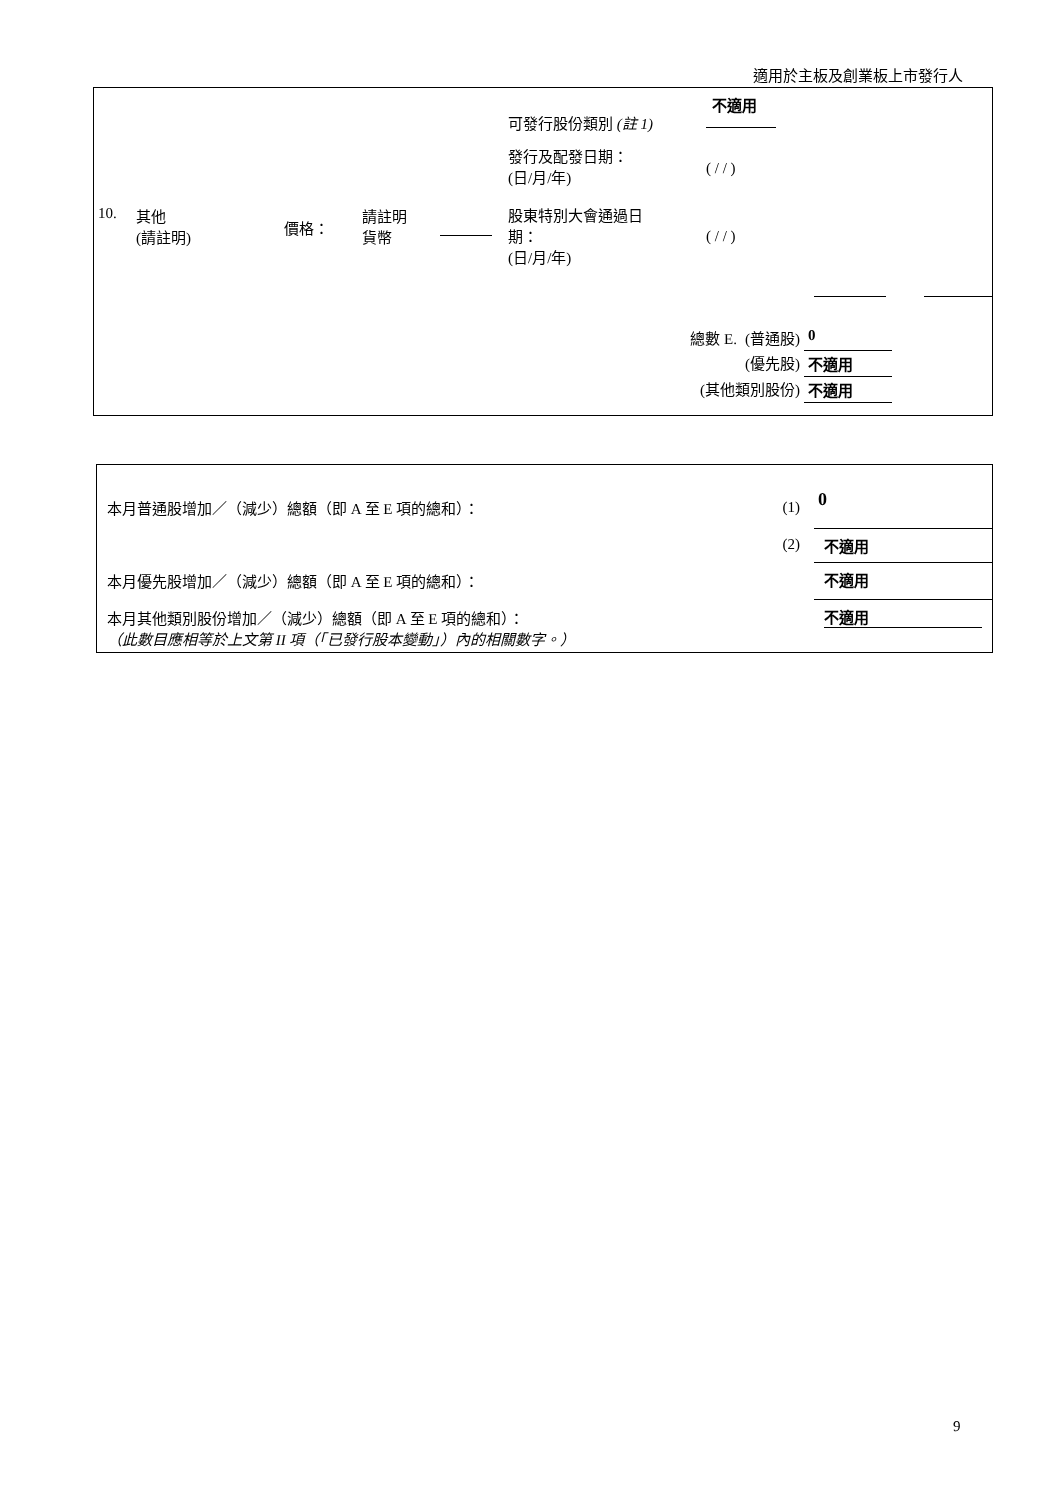適用於主板及創業板上市發行人
| | | | | | 可發行股份類別 (註 1) | 不適用 |
| 10. | 其他 (請註明) | 價格： | 請註明 貨幣 | | 發行及配發日期： (日/月/年) 股東特別大會通過日 期： (日/月/年) | ( / / ) ( / / ) |
| 總數 E. | (普通股) | 0 |
| | (優先股) | 不適用 |
| (其他類別股份) | | 不適用 |
| 本月普通股增加／（減少）總額（即 A 至 E 項的總和）： | (1) | 0 |
| | (2) | 不適用 |
| 本月優先股增加／（減少）總額（即 A 至 E 項的總和）： | | 不適用 |
| 本月其他類別股份增加／（減少）總額（即 A 至 E 項的總和）： （此數目應相等於上文第 II 項（「已發行股本變動」）內的相關數字。） | | 不適用 |
9